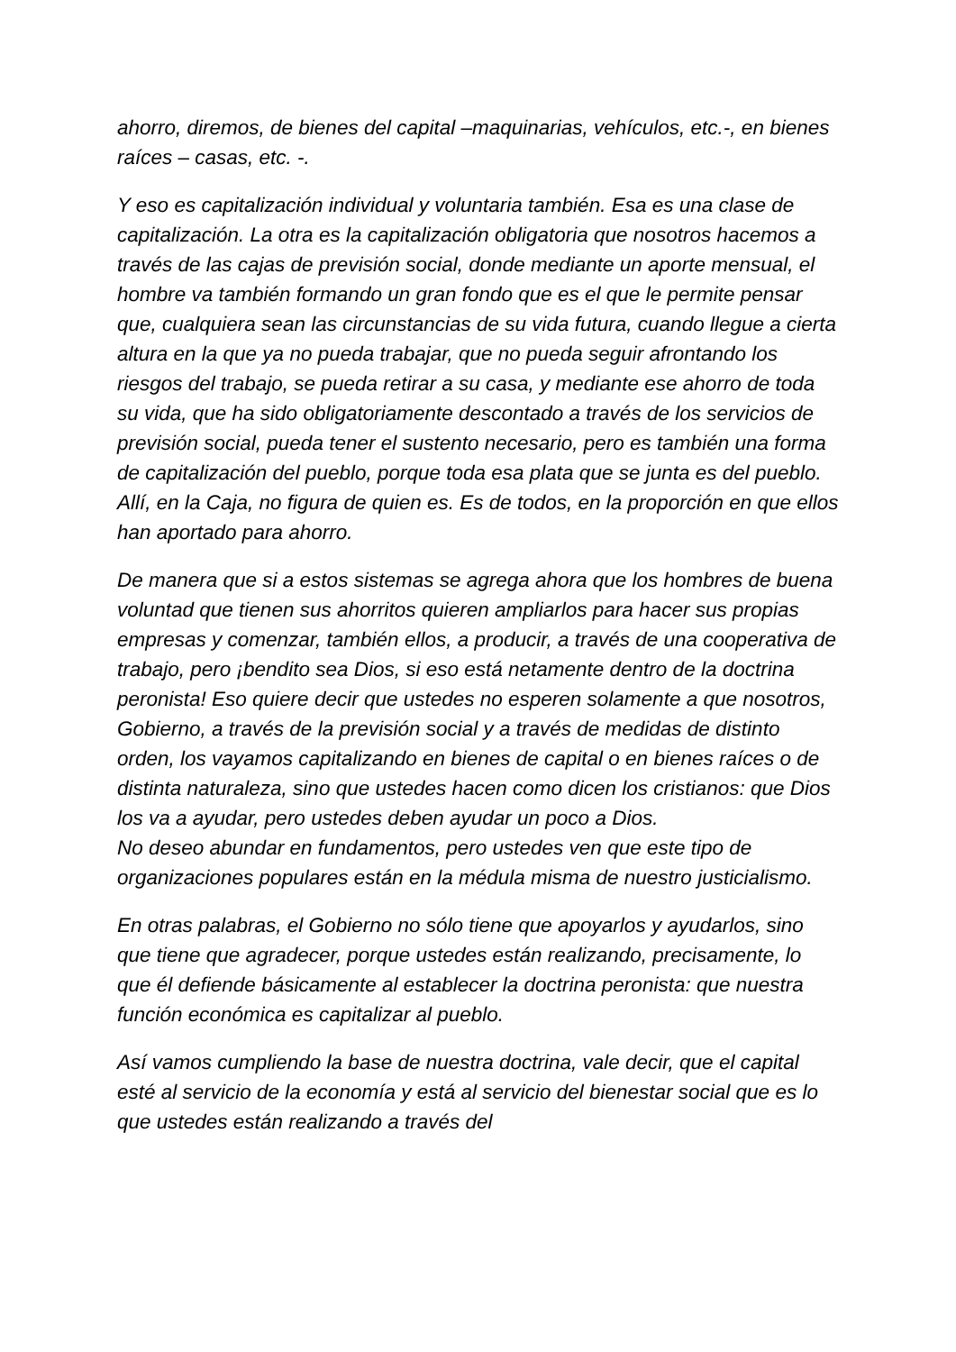ahorro, diremos, de bienes del capital –maquinarias, vehículos, etc.-, en bienes raíces – casas, etc. -.
Y eso es capitalización individual y voluntaria también. Esa es una clase de capitalización. La otra es la capitalización obligatoria que nosotros hacemos a través de las cajas de previsión social, donde mediante un aporte mensual, el hombre va también formando un gran fondo que es el que le permite pensar que, cualquiera sean las circunstancias de su vida futura, cuando llegue a cierta altura en la que ya no pueda trabajar, que no pueda seguir afrontando los riesgos del trabajo, se pueda retirar a su casa, y mediante ese ahorro de toda su vida, que ha sido obligatoriamente descontado a través de los servicios de previsión social, pueda tener el sustento necesario, pero es también una forma de capitalización del pueblo, porque toda esa plata que se junta es del pueblo. Allí, en la Caja, no figura de quien es. Es de todos, en la proporción en que ellos han aportado para ahorro.
De manera que si a estos sistemas se agrega ahora que los hombres de buena voluntad que tienen sus ahorritos quieren ampliarlos para hacer sus propias empresas y comenzar, también ellos, a producir, a través de una cooperativa de trabajo, pero ¡bendito sea Dios, si eso está netamente dentro de la doctrina peronista! Eso quiere decir que ustedes no esperen solamente a que nosotros, Gobierno, a través de la previsión social y a través de medidas de distinto orden, los vayamos capitalizando en bienes de capital o en bienes raíces o de distinta naturaleza, sino que ustedes hacen como dicen los cristianos: que Dios los va a ayudar, pero ustedes deben ayudar un poco a Dios.
No deseo abundar en fundamentos, pero ustedes ven que este tipo de organizaciones populares están en la médula misma de nuestro justicialismo.
En otras palabras, el Gobierno no sólo tiene que apoyarlos y ayudarlos, sino que tiene que agradecer, porque ustedes están realizando, precisamente, lo que él defiende básicamente al establecer la doctrina peronista: que nuestra función económica es capitalizar al pueblo.
Así vamos cumpliendo la base de nuestra doctrina, vale decir, que el capital esté al servicio de la economía y está al servicio del bienestar social que es lo que ustedes están realizando a través del